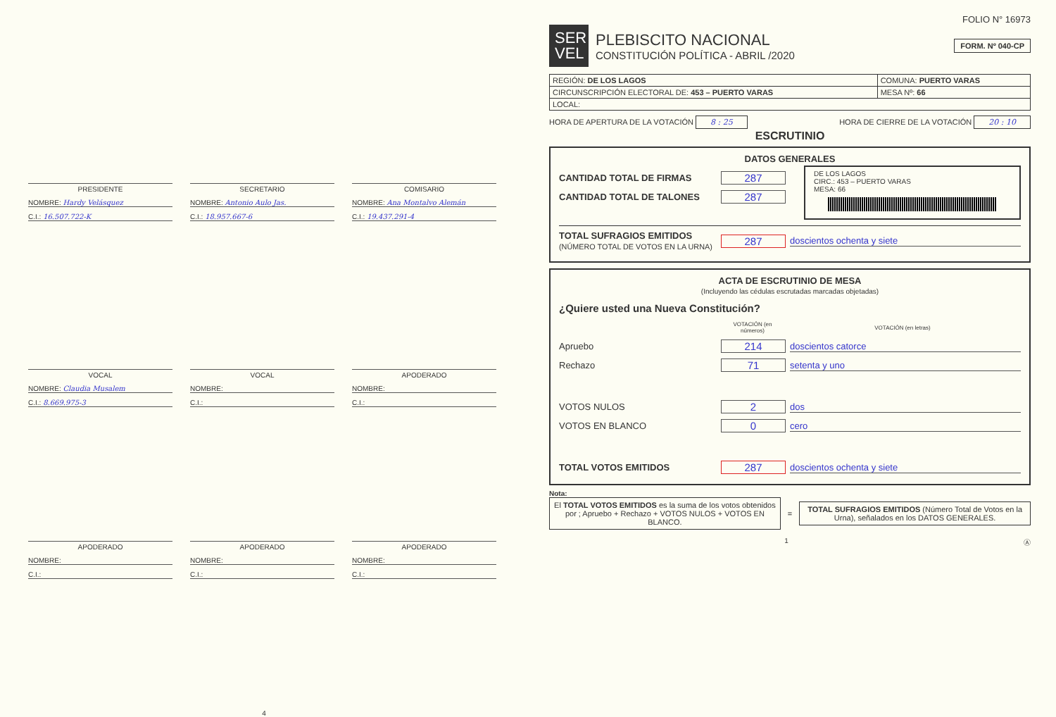PRESIDENTE
NOMBRE: Hardy Velásquez
C.I.: 16.507.722-K
SECRETARIO
NOMBRE: Antonio Aulo Jas.
C.I.: 18.957.667-6
COMISARIO
NOMBRE: Ana Montalvo Alemán
C.I.: 19.437.291-4
VOCAL
NOMBRE: Claudia Musalem
C.I.: 8.669.975-3
VOCAL
NOMBRE:
C.I.:
APODERADO
NOMBRE:
C.I.:
APODERADO
NOMBRE:
C.I.:
APODERADO
NOMBRE:
C.I.:
APODERADO
NOMBRE:
C.I.:
4
FOLIO N° 16973
SER VEL
PLEBISCITO NACIONAL
CONSTITUCIÓN POLÍTICA - ABRIL /2020
FORM. Nº 040-CP
| REGIÓN: DE LOS LAGOS | COMUNA: PUERTO VARAS |
| CIRCUNSCRIPCIÓN ELECTORAL DE: 453 – PUERTO VARAS | MESA Nº: 66 |
| LOCAL: | |
HORA DE APERTURA DE LA VOTACIÓN 8 : 25 HORA DE CIERRE DE LA VOTACIÓN 20 : 10
ESCRUTINIO
DATOS GENERALES
CANTIDAD TOTAL DE FIRMAS 287
CANTIDAD TOTAL DE TALONES 287
DE LOS LAGOS
CIRC.: 453 – PUERTO VARAS
MESA: 66
TOTAL SUFRAGIOS EMITIDOS
(NÚMERO TOTAL DE VOTOS EN LA URNA) 287 doscientos ochenta y siete
ACTA DE ESCRUTINIO DE MESA
(Incluyendo las cédulas escrutadas marcadas objetadas)
¿Quiere usted una Nueva Constitución?
VOTACIÓN (en números) VOTACIÓN (en letras)
Apruebo 214 doscientos catorce
Rechazo 71 setenta y uno
VOTOS NULOS 2 dos
VOTOS EN BLANCO 0 cero
TOTAL VOTOS EMITIDOS 287 doscientos ochenta y siete
Nota:
El TOTAL VOTOS EMITIDOS es la suma de los votos obtenidos por ; Apruebo + Rechazo + VOTOS NULOS + VOTOS EN BLANCO.
=
TOTAL SUFRAGIOS EMITIDOS (Número Total de Votos en la Urna), señalados en los DATOS GENERALES.
1 Ⓐ